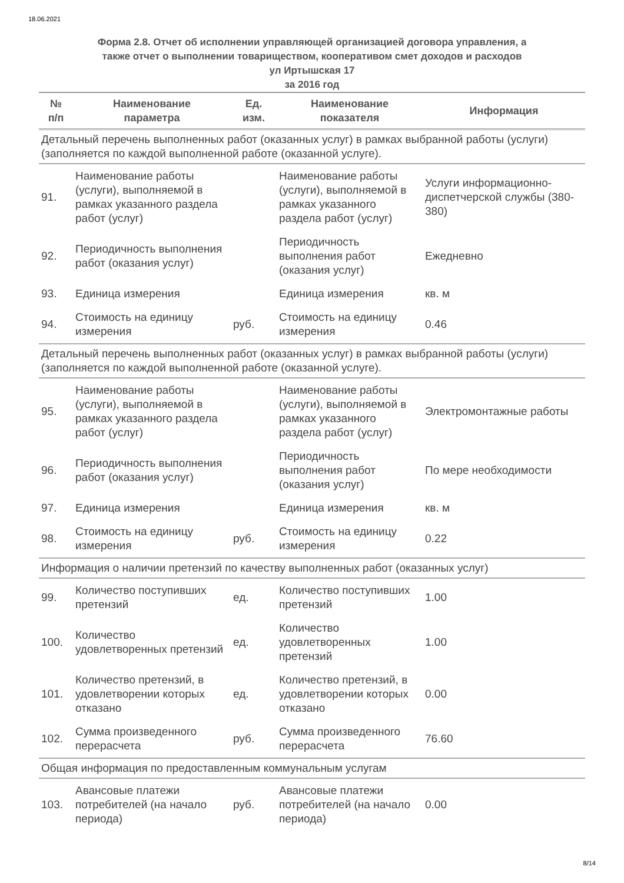18.06.2021
Форма 2.8. Отчет об исполнении управляющей организацией договора управления, а
также отчет о выполнении товариществом, кооперативом смет доходов и расходов
ул Иртышская 17
за 2016 год
| № п/п | Наименование параметра | Ед. изм. | Наименование показателя | Информация |
| --- | --- | --- | --- | --- |
| Детальный перечень выполненных работ (оказанных услуг) в рамках выбранной работы (услуги) (заполняется по каждой выполненной работе (оказанной услуге). | | | | |
| 91. | Наименование работы (услуги), выполняемой в рамках указанного раздела работ (услуг) | | Наименование работы (услуги), выполняемой в рамках указанного раздела работ (услуг) | Услуги информационно-диспетчерской службы (380-380) |
| 92. | Периодичность выполнения работ (оказания услуг) | | Периодичность выполнения работ (оказания услуг) | Ежедневно |
| 93. | Единица измерения | | Единица измерения | кв. м |
| 94. | Стоимость на единицу измерения | руб. | Стоимость на единицу измерения | 0.46 |
| Детальный перечень выполненных работ (оказанных услуг) в рамках выбранной работы (услуги) (заполняется по каждой выполненной работе (оказанной услуге). | | | | |
| 95. | Наименование работы (услуги), выполняемой в рамках указанного раздела работ (услуг) | | Наименование работы (услуги), выполняемой в рамках указанного раздела работ (услуг) | Электромонтажные работы |
| 96. | Периодичность выполнения работ (оказания услуг) | | Периодичность выполнения работ (оказания услуг) | По мере необходимости |
| 97. | Единица измерения | | Единица измерения | кв. м |
| 98. | Стоимость на единицу измерения | руб. | Стоимость на единицу измерения | 0.22 |
| Информация о наличии претензий по качеству выполненных работ (оказанных услуг) | | | | |
| 99. | Количество поступивших претензий | ед. | Количество поступивших претензий | 1.00 |
| 100. | Количество удовлетворенных претензий | ед. | Количество удовлетворенных претензий | 1.00 |
| 101. | Количество претензий, в удовлетворении которых отказано | ед. | Количество претензий, в удовлетворении которых отказано | 0.00 |
| 102. | Сумма произведенного перерасчета | руб. | Сумма произведенного перерасчета | 76.60 |
| Общая информация по предоставленным коммунальным услугам | | | | |
| 103. | Авансовые платежи потребителей (на начало периода) | руб. | Авансовые платежи потребителей (на начало периода) | 0.00 |
8/14